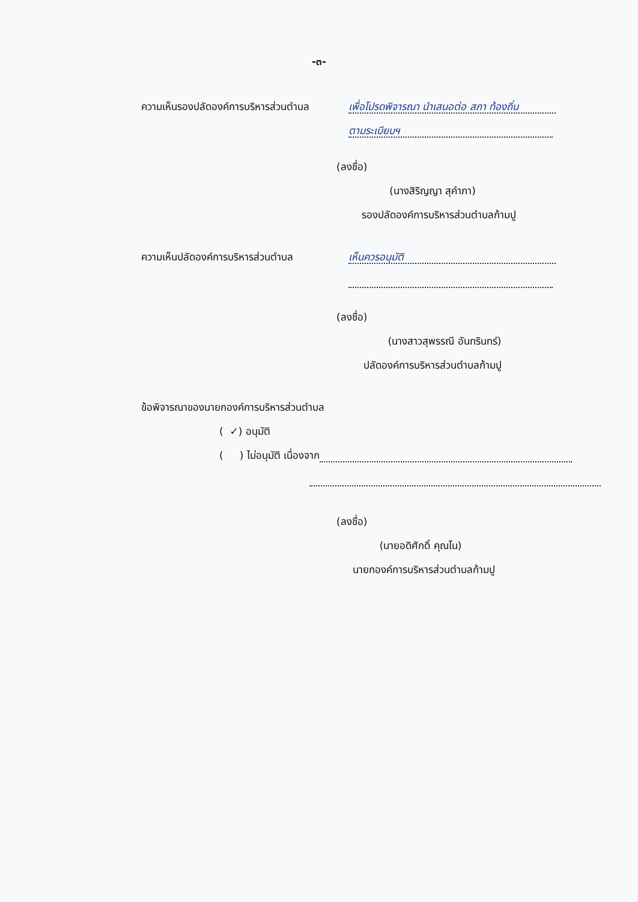-๓-
ความเห็นรองปลัดองค์การบริหารส่วนตำบล เพื่อโปรดพิจารณา นำเสนอต่อ สภา ท้องถิ่น
ตามระเบียบฯ
(ลงชื่อ)
(นางสิริญญา สุคำภา)
รองปลัดองค์การบริหารส่วนตำบลก้ามปู
ความเห็นปลัดองค์การบริหารส่วนตำบล เห็นควรอนุมัติ
(ลงชื่อ)
(นางสาวสุพรรณี อันทรินทร์)
ปลัดองค์การบริหารส่วนตำบลก้ามปู
ข้อพิจารณาของนายกองค์การบริหารส่วนตำบล
( ✓) อนุมัติ
( ) ไม่อนุมัติ เนื่องจาก
(ลงชื่อ)
(นายอดิศักดิ์ คุณโน)
นายกองค์การบริหารส่วนตำบลก้ามปู